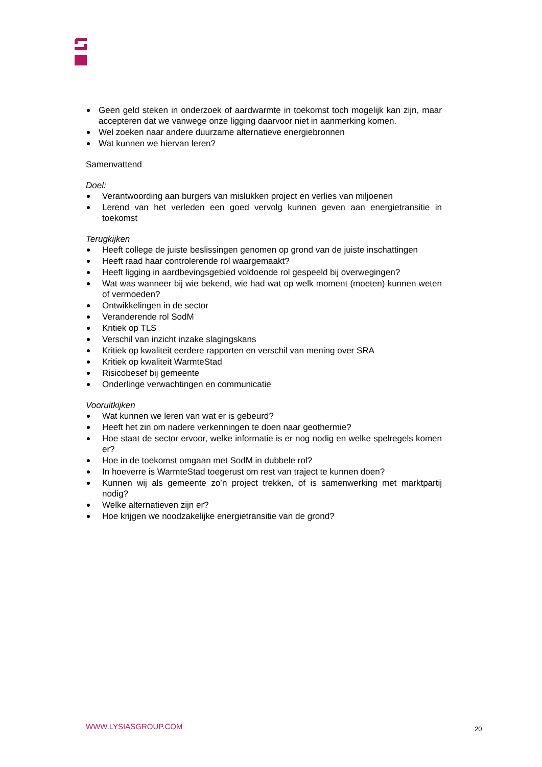Geen geld steken in onderzoek of aardwarmte in toekomst toch mogelijk kan zijn, maar accepteren dat we vanwege onze ligging daarvoor niet in aanmerking komen.
Wel zoeken naar andere duurzame alternatieve energiebronnen
Wat kunnen we hiervan leren?
Samenvattend
Doel:
Verantwoording aan burgers van mislukken project en verlies van miljoenen
Lerend van het verleden een goed vervolg kunnen geven aan energietransitie in toekomst
Terugkijken
Heeft college de juiste beslissingen genomen op grond van de juiste inschattingen
Heeft raad haar controlerende rol waargemaakt?
Heeft ligging in aardbevingsgebied voldoende rol gespeeld bij overwegingen?
Wat was wanneer bij wie bekend, wie had wat op welk moment (moeten) kunnen weten of vermoeden?
Ontwikkelingen in de sector
Veranderende rol SodM
Kritiek op TLS
Verschil van inzicht inzake slagingskans
Kritiek op kwaliteit eerdere rapporten en verschil van mening over SRA
Kritiek op kwaliteit WarmteStad
Risicobesef bij gemeente
Onderlinge verwachtingen en communicatie
Vooruitkijken
Wat kunnen we leren van wat er is gebeurd?
Heeft het zin om nadere verkenningen te doen naar geothermie?
Hoe staat de sector ervoor, welke informatie is er nog nodig en welke spelregels komen er?
Hoe in de toekomst omgaan met SodM in dubbele rol?
In hoeverre is WarmteStad toegerust om rest van traject te kunnen doen?
Kunnen wij als gemeente zo’n project trekken, of is samenwerking met marktpartij nodig?
Welke alternatieven zijn er?
Hoe krijgen we noodzakelijke energietransitie van de grond?
WWW.LYSIASGROUP.COM 20